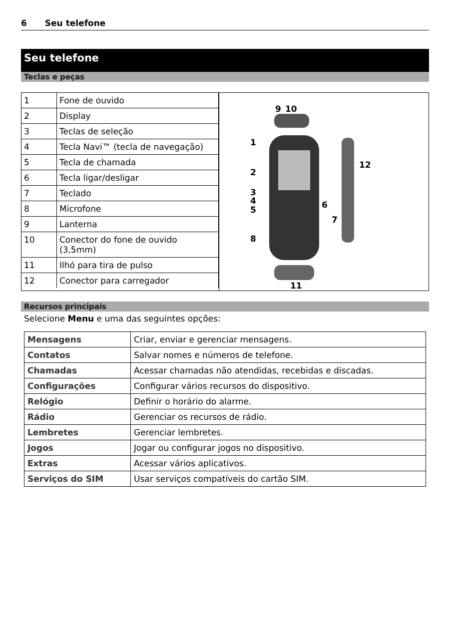6 Seu telefone
Seu telefone
Teclas e peças
| / 1 / Fone de ouvido / / 2 / Display / / 3 / Teclas de seleção / / 4 / Tecla Navi™ (tecla de navegação) / / 5 / Tecla de chamada / / 6 / Tecla ligar/desligar / / 7 / Teclado / / 8 / Microfone / / 9 / Lanterna / / 10 / Conector do fone de ouvido (3,5mm) / / 11 / Ilhó para tira de pulso / / 12 / Conector para carregador / | 9 10 1 2 3 4 5 6 7 8 12 11 |
Recursos principais
Selecione Menu e uma das seguintes opções:
| Mensagens | Criar, enviar e gerenciar mensagens. |
| Contatos | Salvar nomes e números de telefone. |
| Chamadas | Acessar chamadas não atendidas, recebidas e discadas. |
| Configurações | Configurar vários recursos do dispositivo. |
| Relógio | Definir o horário do alarme. |
| Rádio | Gerenciar os recursos de rádio. |
| Lembretes | Gerenciar lembretes. |
| Jogos | Jogar ou configurar jogos no dispositivo. |
| Extras | Acessar vários aplicativos. |
| Serviços do SIM | Usar serviços compatíveis do cartão SIM. |